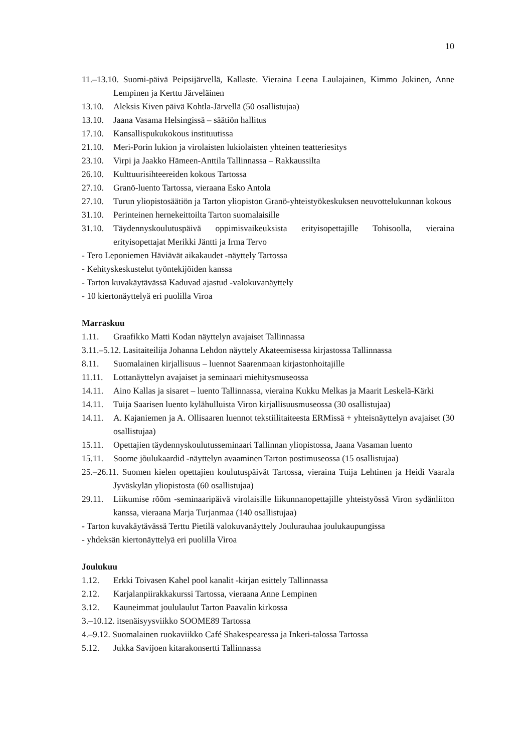10
11.–13.10. Suomi-päivä Peipsijärvellä, Kallaste. Vieraina Leena Laulajainen, Kimmo Jokinen, Anne Lempinen ja Kerttu Järveläinen
13.10. Aleksis Kiven päivä Kohtla-Järvellä (50 osallistujaa)
13.10. Jaana Vasama Helsingissä – säätiön hallitus
17.10. Kansallispukukokous instituutissa
21.10. Meri-Porin lukion ja virolaisten lukiolaisten yhteinen teatteriesitys
23.10. Virpi ja Jaakko Hämeen-Anttila Tallinnassa – Rakkaussilta
26.10. Kulttuurisihteereiden kokous Tartossa
27.10. Granö-luento Tartossa, vieraana Esko Antola
27.10. Turun yliopistosäätiön ja Tarton yliopiston Granö-yhteistyökeskuksen neuvottelukunnan kokous
31.10. Perinteinen hernekeittoilta Tarton suomalaisille
31.10. Täydennyskoulutuspäivä oppimisvaikeuksista erityisopettajille Tohisoolla, vieraina erityisopettajat Merikki Jäntti ja Irma Tervo
- Tero Leponiemen Häviävät aikakaudet -näyttely Tartossa
- Kehityskeskustelut työntekijöiden kanssa
- Tarton kuvakäytävässä Kaduvad ajastud -valokuvanäyttely
- 10 kiertonäyttelyä eri puolilla Viroa
Marraskuu
1.11. Graafikko Matti Kodan näyttelyn avajaiset Tallinnassa
3.11.–5.12. Lasitaiteilija Johanna Lehdon näyttely Akateemisessa kirjastossa Tallinnassa
8.11. Suomalainen kirjallisuus – luennot Saarenmaan kirjastonhoitajille
11.11. Lottanäyttelyn avajaiset ja seminaari miehitysmuseossa
14.11. Aino Kallas ja sisaret – luento Tallinnassa, vieraina Kukku Melkas ja Maarit Leskelä-Kärki
14.11. Tuija Saarisen luento kylähulluista Viron kirjallisuusmuseossa (30 osallistujaa)
14.11. A. Kajaniemen ja A. Ollisaaren luennot tekstiilitaiteesta ERMissä + yhteisnäyttelyn avajaiset (30 osallistujaa)
15.11. Opettajien täydennyskoulutusseminaari Tallinnan yliopistossa, Jaana Vasaman luento
15.11. Soome jõulukaardid -näyttelyn avaaminen Tarton postimuseossa (15 osallistujaa)
25.–26.11. Suomen kielen opettajien koulutuspäivät Tartossa, vieraina Tuija Lehtinen ja Heidi Vaarala Jyväskylän yliopistosta (60 osallistujaa)
29.11. Liikumise rõõm -seminaaripäivä virolaisille liikunnanopettajille yhteistyössä Viron sydänliiton kanssa, vieraana Marja Turjanmaa (140 osallistujaa)
- Tarton kuvakäytävässä Terttu Pietilä valokuvanäyttely Joulurauhaa joulukaupungissa
- yhdeksän kiertonäyttelyä eri puolilla Viroa
Joulukuu
1.12. Erkki Toivasen Kahel pool kanalit -kirjan esittely Tallinnassa
2.12. Karjalanpiirakkakurssi Tartossa, vieraana Anne Lempinen
3.12. Kauneimmat joululaulut Tarton Paavalin kirkossa
3.–10.12. itsenäisyysviikko SOOME89 Tartossa
4.–9.12. Suomalainen ruokaviikko Café Shakespearessa ja Inkeri-talossa Tartossa
5.12. Jukka Savijoen kitarakonsertti Tallinnassa